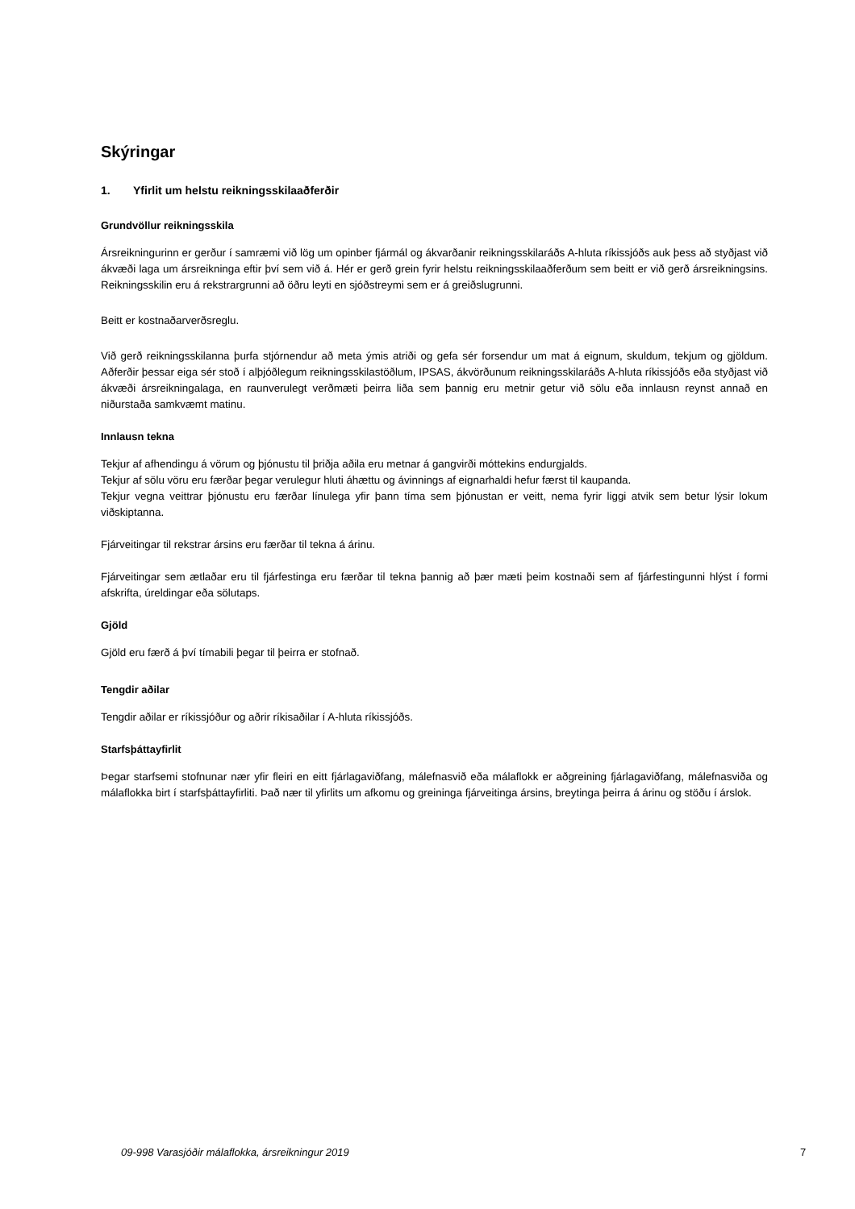Skýringar
1. Yfirlit um helstu reikningsskilaaðferðir
Grundvöllur reikningsskila
Ársreikningurinn er gerður í samræmi við lög um opinber fjármál og ákvarðanir reikningsskilaráðs A-hluta ríkissjóðs auk þess að styðjast við ákvæði laga um ársreikninga eftir því sem við á. Hér er gerð grein fyrir helstu reikningsskilaaðferðum sem beitt er við gerð ársreikningsins. Reikningsskilin eru á rekstrargrunni að öðru leyti en sjóðstreymi sem er á greiðslugrunni.
Beitt er kostnaðarverðsreglu.
Við gerð reikningsskilanna þurfa stjórnendur að meta ýmis atriði og gefa sér forsendur um mat á eignum, skuldum, tekjum og gjöldum. Aðferðir þessar eiga sér stoð í alþjóðlegum reikningsskilastöðlum, IPSAS, ákvörðunum reikningsskilaráðs A-hluta ríkissjóðs eða styðjast við ákvæði ársreikningalaga, en raunverulegt verðmæti þeirra liða sem þannig eru metnir getur við sölu eða innlausn reynst annað en niðurstaða samkvæmt matinu.
Innlausn tekna
Tekjur af afhendingu á vörum og þjónustu til þriðja aðila eru metnar á gangvirði móttekins endurgjalds.
Tekjur af sölu vöru eru færðar þegar verulegur hluti áhættu og ávinnings af eignarhaldi hefur færst til kaupanda.
Tekjur vegna veittrar þjónustu eru færðar línulega yfir þann tíma sem þjónustan er veitt, nema fyrir liggi atvik sem betur lýsir lokum viðskiptanna.
Fjárveitingar til rekstrar ársins eru færðar til tekna á árinu.
Fjárveitingar sem ætlaðar eru til fjárfestinga eru færðar til tekna þannig að þær mæti þeim kostnaði sem af fjárfestingunni hlýst í formi afskrifta, úreldingar eða sölutaps.
Gjöld
Gjöld eru færð á því tímabili þegar til þeirra er stofnað.
Tengdir aðilar
Tengdir aðilar er ríkissjóður og aðrir ríkisaðilar í A-hluta ríkissjóðs.
Starfsþáttayfirlit
Þegar starfsemi stofnunar nær yfir fleiri en eitt fjárlagaviðfang, málefnasvið eða málaflokk er aðgreining fjárlagaviðfang, málefnasviða og málaflokka birt í starfsþáttayfirliti. Það nær til yfirlits um afkomu og greininga fjárveitinga ársins, breytinga þeirra á árinu og stöðu í árslok.
09-998 Varasjóðir málaflokka, ársreikningur 2019 7